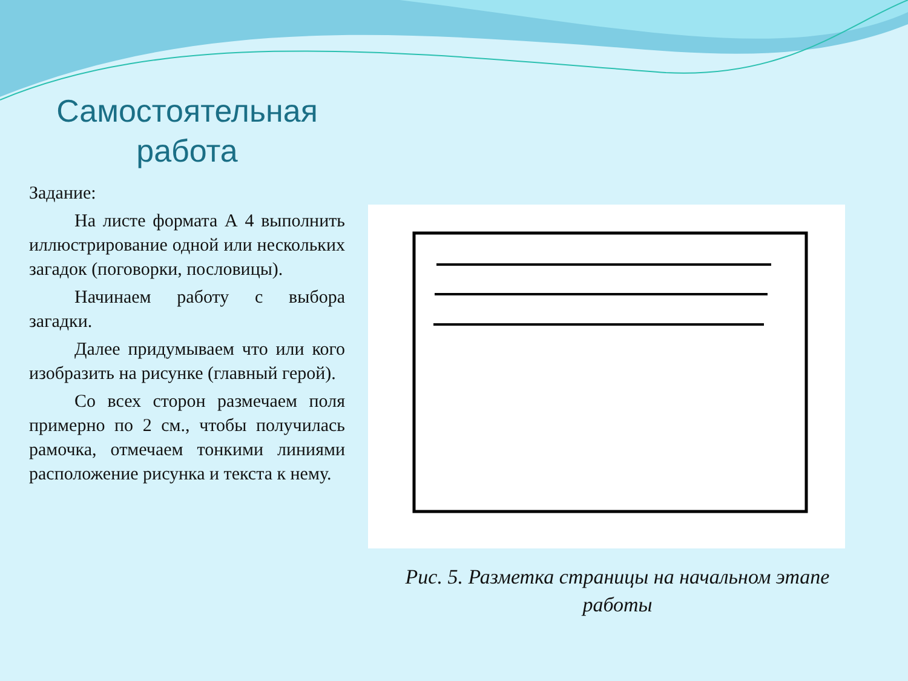Самостоятельная работа
Задание:
На листе формата А 4 выполнить иллюстрирование одной или нескольких загадок (поговорки, пословицы).
Начинаем работу с выбора загадки.
Далее придумываем что или кого изобразить на рисунке (главный герой).
Со всех сторон размечаем поля примерно по 2 см., чтобы получилась рамочка, отмечаем тонкими линиями расположение рисунка и текста к нему.
Рис. 5. Разметка страницы на начальном этапе работы